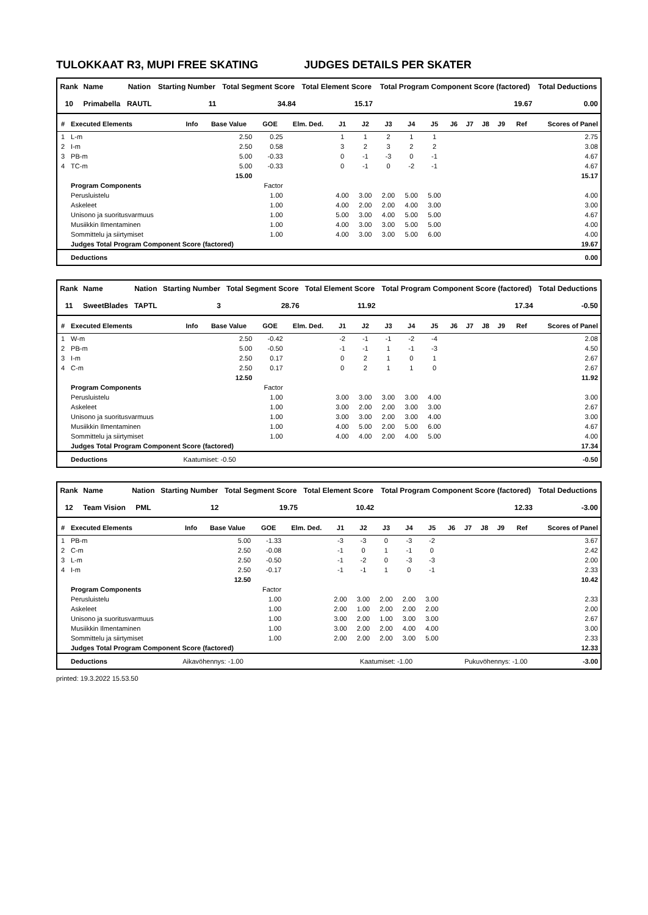TULOKKAAT R3, MUPI FREE SKATING JUDGES DETAILS PER SKATER
| Rank | Name | Nation | Starting Number | Total Segment Score | Total Element Score | Total Program Component Score (factored) | Total Deductions |
| --- | --- | --- | --- | --- | --- | --- | --- |
| 10 | Primabella | RAUTL | 11 | 34.84 | 15.17 | 19.67 | 0.00 |
| # | Executed Elements | Info | Base Value | GOE | Elm. Ded. | J1 | J2 | J3 | J4 | J5 | J6 | J7 | J8 | J9 | Ref | Scores of Panel |
| --- | --- | --- | --- | --- | --- | --- | --- | --- | --- | --- | --- | --- | --- | --- | --- | --- |
| 1 | L-m | | 2.50 | 0.25 | | 1 | 1 | 2 | 1 | 1 | | | | | | 2.75 |
| 2 | I-m | | 2.50 | 0.58 | | 3 | 2 | 3 | 2 | 2 | | | | | | 3.08 |
| 3 | PB-m | | 5.00 | -0.33 | | 0 | -1 | -3 | 0 | -1 | | | | | | 4.67 |
| 4 | TC-m | | 5.00 | -0.33 | | 0 | -1 | 0 | -2 | -1 | | | | | | 4.67 |
| | | | 15.00 | | | | | | | | | | | | | 15.17 |
| | Program Components | | | Factor | | | | | | | | | | | | |
| | Perusluistelu | | | 1.00 | | 4.00 | 3.00 | 2.00 | 5.00 | 5.00 | | | | | | 4.00 |
| | Askeleet | | | 1.00 | | 4.00 | 2.00 | 2.00 | 4.00 | 3.00 | | | | | | 3.00 |
| | Unisono ja suoritusvarmuus | | | 1.00 | | 5.00 | 3.00 | 4.00 | 5.00 | 5.00 | | | | | | 4.67 |
| | Musiikkin Ilmentaminen | | | 1.00 | | 4.00 | 3.00 | 3.00 | 5.00 | 5.00 | | | | | | 4.00 |
| | Sommittelu ja siirtymiset | | | 1.00 | | 4.00 | 3.00 | 3.00 | 5.00 | 6.00 | | | | | | 4.00 |
| | Judges Total Program Component Score (factored) | | | | | | | | | | | | | | | 19.67 |
| | Deductions | | | | | | | | | | | | | | | 0.00 |
| Rank | Name | Nation | Starting Number | Total Segment Score | Total Element Score | Total Program Component Score (factored) | Total Deductions |
| --- | --- | --- | --- | --- | --- | --- | --- |
| 11 | SweetBlades | TAPTL | 3 | 28.76 | 11.92 | 17.34 | -0.50 |
| # | Executed Elements | Info | Base Value | GOE | Elm. Ded. | J1 | J2 | J3 | J4 | J5 | J6 | J7 | J8 | J9 | Ref | Scores of Panel |
| --- | --- | --- | --- | --- | --- | --- | --- | --- | --- | --- | --- | --- | --- | --- | --- | --- |
| 1 | W-m | | 2.50 | -0.42 | | -2 | -1 | -1 | -2 | -4 | | | | | | 2.08 |
| 2 | PB-m | | 5.00 | -0.50 | | -1 | -1 | 1 | -1 | -3 | | | | | | 4.50 |
| 3 | I-m | | 2.50 | 0.17 | | 0 | 2 | 1 | 0 | 1 | | | | | | 2.67 |
| 4 | C-m | | 2.50 | 0.17 | | 0 | 2 | 1 | 1 | 0 | | | | | | 2.67 |
| | | | 12.50 | | | | | | | | | | | | | 11.92 |
| | Program Components | | | Factor | | | | | | | | | | | | |
| | Perusluistelu | | | 1.00 | | 3.00 | 3.00 | 3.00 | 3.00 | 4.00 | | | | | | 3.00 |
| | Askeleet | | | 1.00 | | 3.00 | 2.00 | 2.00 | 3.00 | 3.00 | | | | | | 2.67 |
| | Unisono ja suoritusvarmuus | | | 1.00 | | 3.00 | 3.00 | 2.00 | 3.00 | 4.00 | | | | | | 3.00 |
| | Musiikkin Ilmentaminen | | | 1.00 | | 4.00 | 5.00 | 2.00 | 5.00 | 6.00 | | | | | | 4.67 |
| | Sommittelu ja siirtymiset | | | 1.00 | | 4.00 | 4.00 | 2.00 | 4.00 | 5.00 | | | | | | 4.00 |
| | Judges Total Program Component Score (factored) | | | | | | | | | | | | | | | 17.34 |
| | Deductions | Kaatumiset: -0.50 | | | | | | | | | | | | | | -0.50 |
| Rank | Name | Nation | Starting Number | Total Segment Score | Total Element Score | Total Program Component Score (factored) | Total Deductions |
| --- | --- | --- | --- | --- | --- | --- | --- |
| 12 | Team Vision | PML | 12 | 19.75 | 10.42 | 12.33 | -3.00 |
| # | Executed Elements | Info | Base Value | GOE | Elm. Ded. | J1 | J2 | J3 | J4 | J5 | J6 | J7 | J8 | J9 | Ref | Scores of Panel |
| --- | --- | --- | --- | --- | --- | --- | --- | --- | --- | --- | --- | --- | --- | --- | --- | --- |
| 1 | PB-m | | 5.00 | -1.33 | | -3 | -3 | 0 | -3 | -2 | | | | | | 3.67 |
| 2 | C-m | | 2.50 | -0.08 | | -1 | 0 | 1 | -1 | 0 | | | | | | 2.42 |
| 3 | L-m | | 2.50 | -0.50 | | -1 | -2 | 0 | -3 | -3 | | | | | | 2.00 |
| 4 | I-m | | 2.50 | -0.17 | | -1 | -1 | 1 | 0 | -1 | | | | | | 2.33 |
| | | | 12.50 | | | | | | | | | | | | | 10.42 |
| | Program Components | | | Factor | | | | | | | | | | | | |
| | Perusluistelu | | | 1.00 | | 2.00 | 3.00 | 2.00 | 2.00 | 3.00 | | | | | | 2.33 |
| | Askeleet | | | 1.00 | | 2.00 | 1.00 | 2.00 | 2.00 | 2.00 | | | | | | 2.00 |
| | Unisono ja suoritusvarmuus | | | 1.00 | | 3.00 | 2.00 | 1.00 | 3.00 | 3.00 | | | | | | 2.67 |
| | Musiikkin Ilmentaminen | | | 1.00 | | 3.00 | 2.00 | 2.00 | 4.00 | 4.00 | | | | | | 3.00 |
| | Sommittelu ja siirtymiset | | | 1.00 | | 2.00 | 2.00 | 2.00 | 3.00 | 5.00 | | | | | | 2.33 |
| | Judges Total Program Component Score (factored) | | | | | | | | | | | | | | | 12.33 |
| | Deductions | Aikavöhennys: -1.00 | | | | Kaatumiset: -1.00 | | | | | Pukuvöhennys: -1.00 | | | | | -3.00 |
printed: 19.3.2022 15.53.50